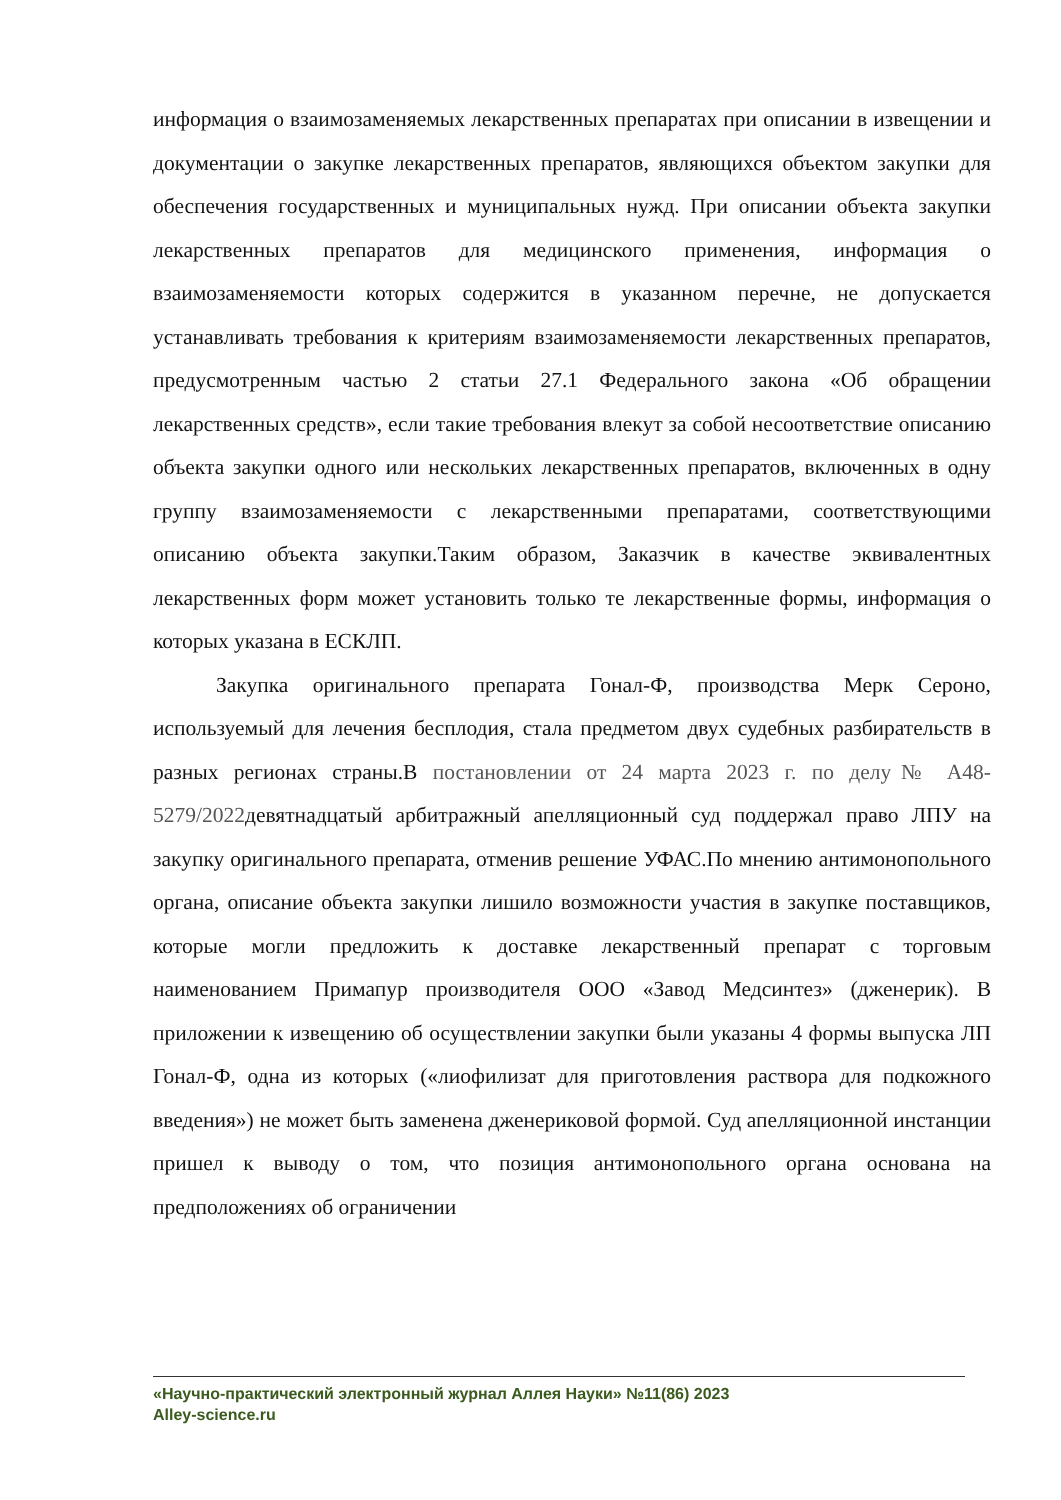информация о взаимозаменяемых лекарственных препаратах при описании в извещении и документации о закупке лекарственных препаратов, являющихся объектом закупки для обеспечения государственных и муниципальных нужд. При описании объекта закупки лекарственных препаратов для медицинского применения, информация о взаимозаменяемости которых содержится в указанном перечне, не допускается устанавливать требования к критериям взаимозаменяемости лекарственных препаратов, предусмотренным частью 2 статьи 27.1 Федерального закона «Об обращении лекарственных средств», если такие требования влекут за собой несоответствие описанию объекта закупки одного или нескольких лекарственных препаратов, включенных в одну группу взаимозаменяемости с лекарственными препаратами, соответствующими описанию объекта закупки.Таким образом, Заказчик в качестве эквивалентных лекарственных форм может установить только те лекарственные формы, информация о которых указана в ЕСКЛП.
Закупка оригинального препарата Гонал-Ф, производства Мерк Сероно, используемый для лечения бесплодия, стала предметом двух судебных разбирательств в разных регионах страны.В постановлении от 24 марта 2023 г. по делу№ А48-5279/2022девятнадцатый арбитражный апелляционный суд поддержал право ЛПУ на закупку оригинального препарата, отменив решение УФАС.По мнению антимонопольного органа, описание объекта закупки лишило возможности участия в закупке поставщиков, которые могли предложить к доставке лекарственный препарат с торговым наименованием Примапур производителя ООО «Завод Медсинтез» (дженерик). В приложении к извещению об осуществлении закупки были указаны 4 формы выпуска ЛП Гонал-Ф, одна из которых («лиофилизат для приготовления раствора для подкожного введения») не может быть заменена дженериковой формой. Суд апелляционной инстанции пришел к выводу о том, что позиция антимонопольного органа основана на предположениях об ограничении
«Научно-практический электронный журнал Аллея Науки» №11(86) 2023
Alley-science.ru